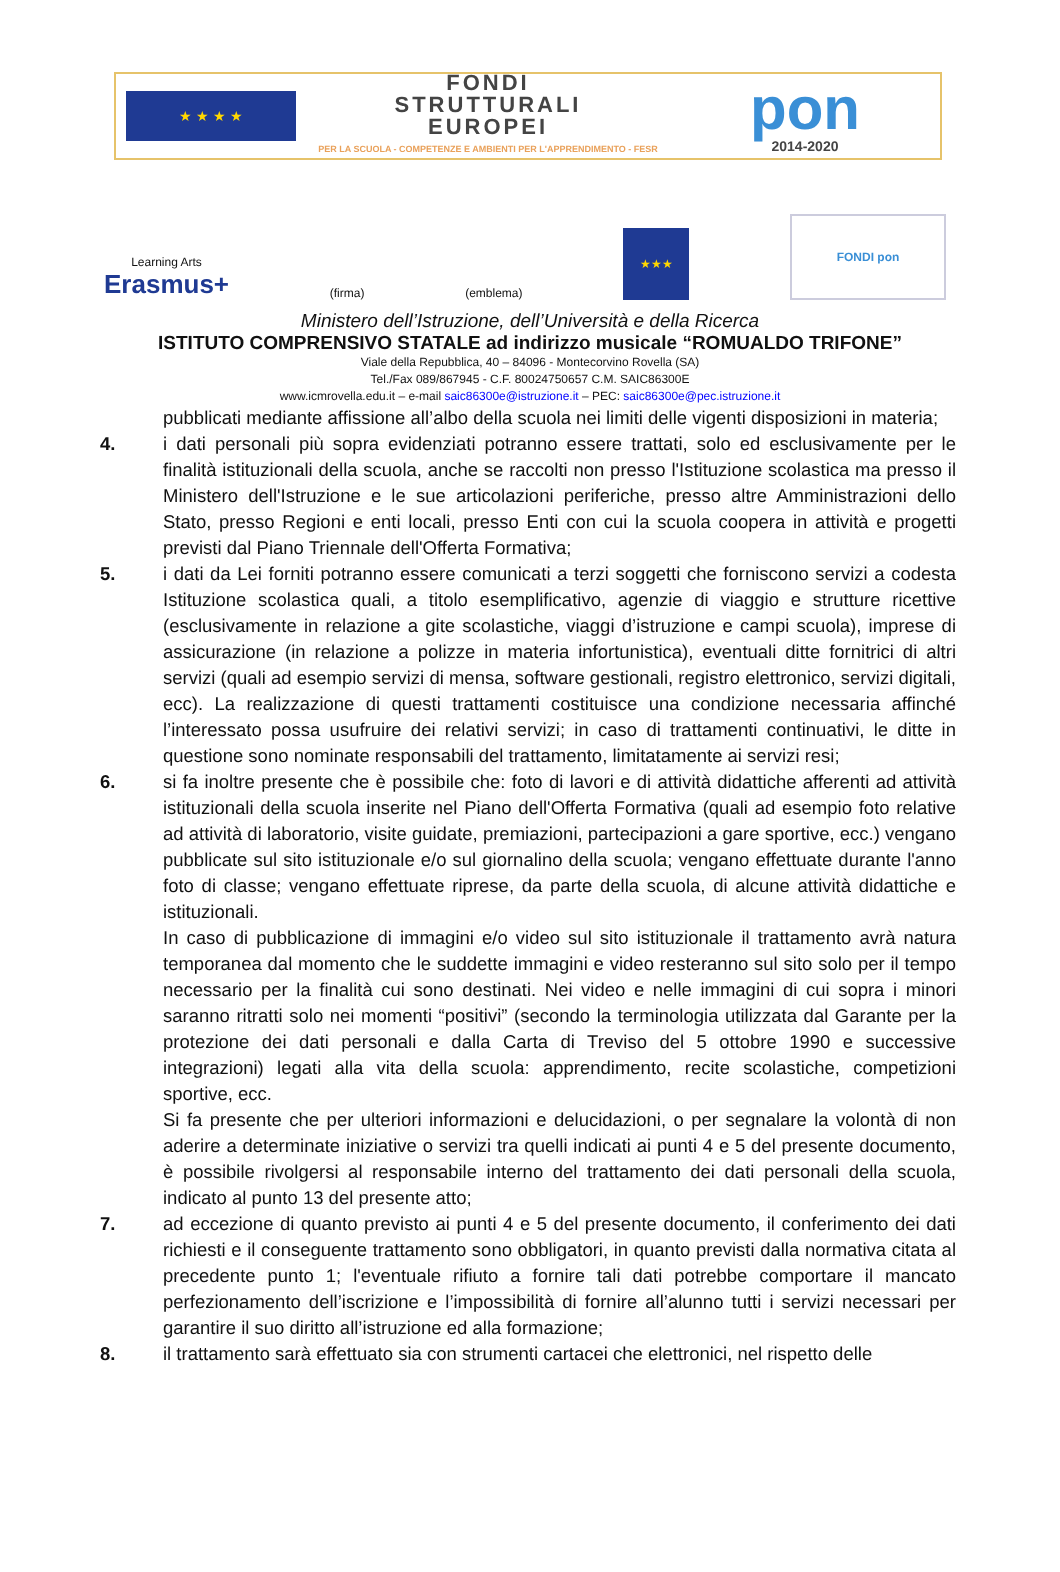★ ★ ★ ★
FONDI
STRUTTURALI
EUROPEI
PER LA SCUOLA - COMPETENZE E AMBIENTI PER L'APPRENDIMENTO - FESR
pon
2014-2020
Learning Arts
Erasmus+
(firma)
(emblema)
★★★
FONDI pon
Ministero dell’Istruzione, dell’Università e della Ricerca
ISTITUTO COMPRENSIVO STATALE ad indirizzo musicale “ROMUALDO TRIFONE”
Viale della Repubblica, 40 – 84096 - Montecorvino Rovella (SA)
Tel./Fax 089/867945 - C.F. 80024750657 C.M. SAIC86300E
www.icmrovella.edu.it – e-mail saic86300e@istruzione.it – PEC: saic86300e@pec.istruzione.it
pubblicati mediante affissione all’albo della scuola nei limiti delle vigenti disposizioni in materia;
4. i dati personali più sopra evidenziati potranno essere trattati, solo ed esclusivamente per le finalità istituzionali della scuola, anche se raccolti non presso l'Istituzione scolastica ma presso il Ministero dell'Istruzione e le sue articolazioni periferiche, presso altre Amministrazioni dello Stato, presso Regioni e enti locali, presso Enti con cui la scuola coopera in attività e progetti previsti dal Piano Triennale dell'Offerta Formativa;
5. i dati da Lei forniti potranno essere comunicati a terzi soggetti che forniscono servizi a codesta Istituzione scolastica quali, a titolo esemplificativo, agenzie di viaggio e strutture ricettive (esclusivamente in relazione a gite scolastiche, viaggi d’istruzione e campi scuola), imprese di assicurazione (in relazione a polizze in materia infortunistica), eventuali ditte fornitrici di altri servizi (quali ad esempio servizi di mensa, software gestionali, registro elettronico, servizi digitali, ecc). La realizzazione di questi trattamenti costituisce una condizione necessaria affinché l’interessato possa usufruire dei relativi servizi; in caso di trattamenti continuativi, le ditte in questione sono nominate responsabili del trattamento, limitatamente ai servizi resi;
6. si fa inoltre presente che è possibile che: foto di lavori e di attività didattiche afferenti ad attività istituzionali della scuola inserite nel Piano dell'Offerta Formativa (quali ad esempio foto relative ad attività di laboratorio, visite guidate, premiazioni, partecipazioni a gare sportive, ecc.) vengano pubblicate sul sito istituzionale e/o sul giornalino della scuola; vengano effettuate durante l'anno foto di classe; vengano effettuate riprese, da parte della scuola, di alcune attività didattiche e istituzionali.
In caso di pubblicazione di immagini e/o video sul sito istituzionale il trattamento avrà natura temporanea dal momento che le suddette immagini e video resteranno sul sito solo per il tempo necessario per la finalità cui sono destinati. Nei video e nelle immagini di cui sopra i minori saranno ritratti solo nei momenti “positivi” (secondo la terminologia utilizzata dal Garante per la protezione dei dati personali e dalla Carta di Treviso del 5 ottobre 1990 e successive integrazioni) legati alla vita della scuola: apprendimento, recite scolastiche, competizioni sportive, ecc.
Si fa presente che per ulteriori informazioni e delucidazioni, o per segnalare la volontà di non aderire a determinate iniziative o servizi tra quelli indicati ai punti 4 e 5 del presente documento, è possibile rivolgersi al responsabile interno del trattamento dei dati personali della scuola, indicato al punto 13 del presente atto;
7. ad eccezione di quanto previsto ai punti 4 e 5 del presente documento, il conferimento dei dati richiesti e il conseguente trattamento sono obbligatori, in quanto previsti dalla normativa citata al precedente punto 1; l'eventuale rifiuto a fornire tali dati potrebbe comportare il mancato perfezionamento dell’iscrizione e l’impossibilità di fornire all’alunno tutti i servizi necessari per garantire il suo diritto all’istruzione ed alla formazione;
8. il trattamento sarà effettuato sia con strumenti cartacei che elettronici, nel rispetto delle